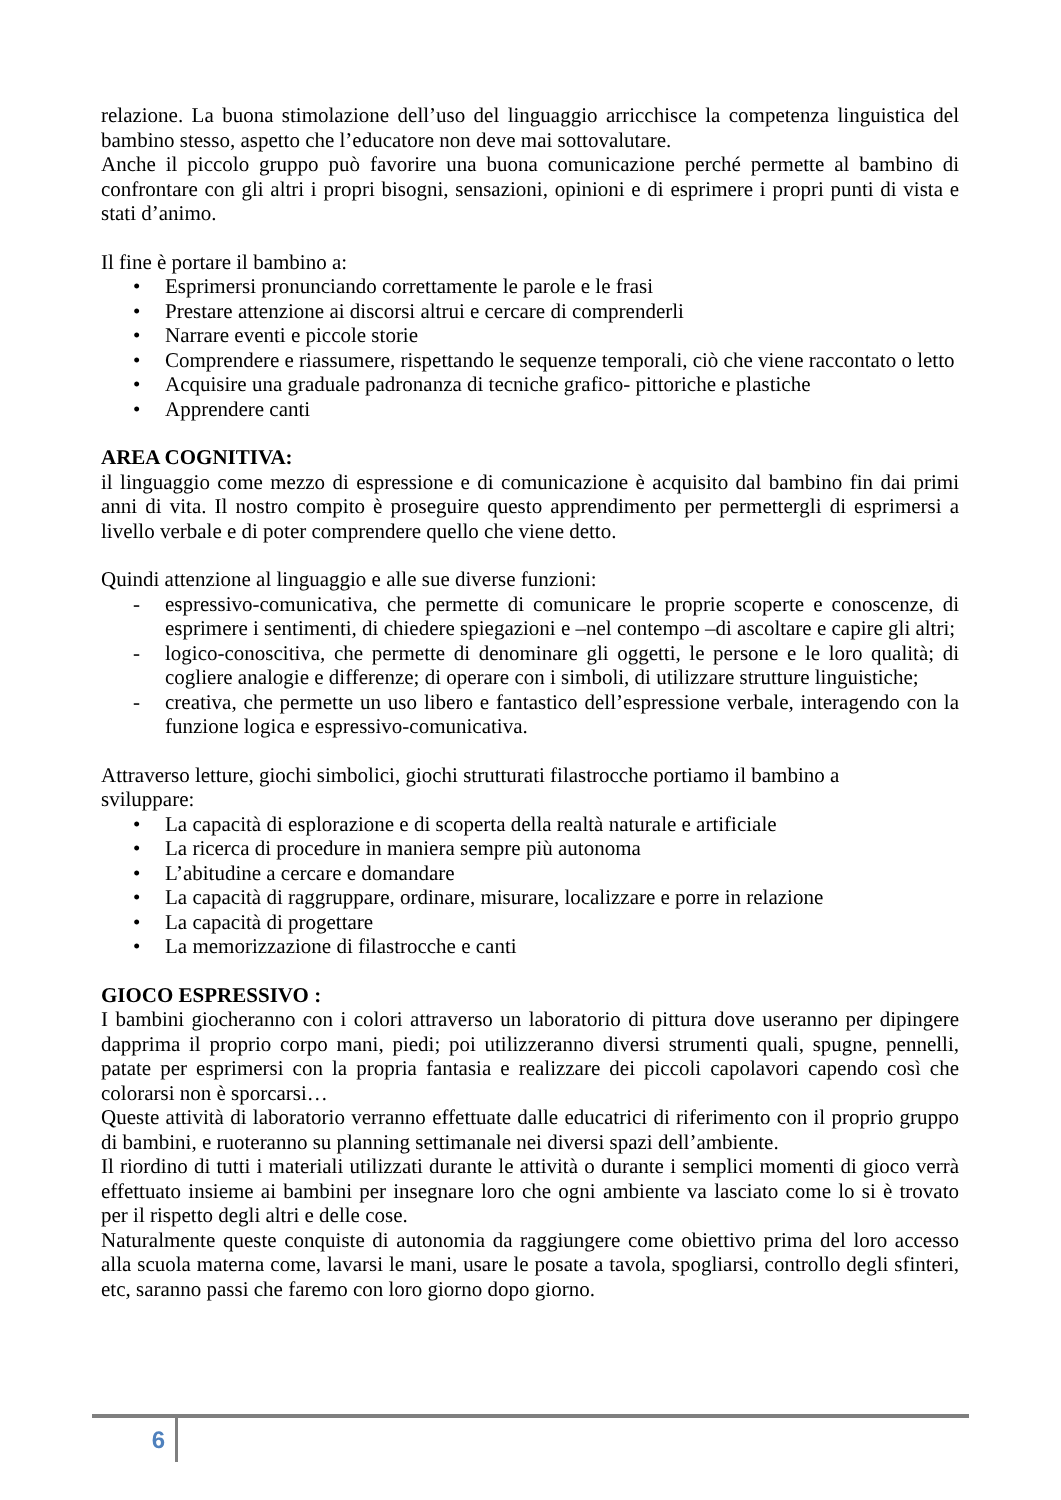relazione. La buona stimolazione dell’uso del linguaggio arricchisce la competenza linguistica del bambino stesso, aspetto che l’educatore non deve mai sottovalutare.
Anche il piccolo gruppo può favorire una buona comunicazione perché permette al bambino di confrontare con gli altri i propri bisogni, sensazioni, opinioni e di esprimere i propri punti di vista e stati d’animo.
Il fine è portare il bambino a:
• Esprimersi pronunciando correttamente le parole e le frasi
• Prestare attenzione ai discorsi altrui e cercare di comprenderli
• Narrare eventi e piccole storie
• Comprendere e riassumere, rispettando le sequenze temporali, ciò che viene raccontato o letto
• Acquisire una graduale padronanza di tecniche grafico- pittoriche e plastiche
• Apprendere canti
AREA COGNITIVA:
il linguaggio come mezzo di espressione e di comunicazione è acquisito dal bambino fin dai primi anni di vita. Il nostro compito è proseguire questo apprendimento per permettergli di esprimersi a livello verbale e di poter comprendere quello che viene detto.
Quindi attenzione al linguaggio e alle sue diverse funzioni:
- espressivo-comunicativa, che permette di comunicare le proprie scoperte e conoscenze, di esprimere i sentimenti, di chiedere spiegazioni e –nel contempo –di ascoltare e capire gli altri;
- logico-conoscitiva, che permette di denominare gli oggetti, le persone e le loro qualità; di cogliere analogie e differenze; di operare con i simboli, di utilizzare strutture linguistiche;
- creativa, che permette un uso libero e fantastico dell’espressione verbale, interagendo con la funzione logica e espressivo-comunicativa.
Attraverso letture, giochi simbolici, giochi strutturati filastrocche portiamo il bambino a
sviluppare:
• La capacità di esplorazione e di scoperta della realtà naturale e artificiale
• La ricerca di procedure in maniera sempre più autonoma
• L’abitudine a cercare e domandare
• La capacità di raggruppare, ordinare, misurare, localizzare e porre in relazione
• La capacità di progettare
• La memorizzazione di filastrocche e canti
GIOCO ESPRESSIVO :
I bambini giocheranno con i colori attraverso un laboratorio di pittura dove useranno per dipingere dapprima il proprio corpo mani, piedi; poi utilizzeranno diversi strumenti quali, spugne, pennelli, patate per esprimersi con la propria fantasia e realizzare dei piccoli capolavori capendo così che colorarsi non è sporcarsi…
Queste attività di laboratorio verranno effettuate dalle educatrici di riferimento con il proprio gruppo di bambini, e ruoteranno su planning settimanale nei diversi spazi dell’ambiente.
Il riordino di tutti i materiali utilizzati durante le attività o durante i semplici momenti di gioco verrà effettuato insieme ai bambini per insegnare loro che ogni ambiente va lasciato come lo si è trovato per il rispetto degli altri e delle cose.
Naturalmente queste conquiste di autonomia da raggiungere come obiettivo prima del loro accesso alla scuola materna come, lavarsi le mani, usare le posate a tavola, spogliarsi, controllo degli sfinteri, etc, saranno passi che faremo con loro giorno dopo giorno.
6